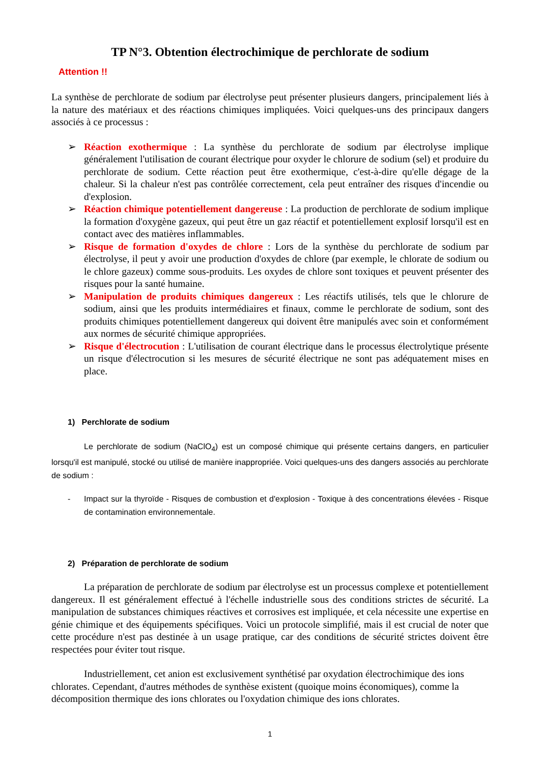TP N°3. Obtention électrochimique de perchlorate de sodium
Attention !!
La synthèse de perchlorate de sodium par électrolyse peut présenter plusieurs dangers, principalement liés à la nature des matériaux et des réactions chimiques impliquées. Voici quelques-uns des principaux dangers associés à ce processus :
➢ Réaction exothermique : La synthèse du perchlorate de sodium par électrolyse implique généralement l'utilisation de courant électrique pour oxyder le chlorure de sodium (sel) et produire du perchlorate de sodium. Cette réaction peut être exothermique, c'est-à-dire qu'elle dégage de la chaleur. Si la chaleur n'est pas contrôlée correctement, cela peut entraîner des risques d'incendie ou d'explosion.
➢ Réaction chimique potentiellement dangereuse : La production de perchlorate de sodium implique la formation d'oxygène gazeux, qui peut être un gaz réactif et potentiellement explosif lorsqu'il est en contact avec des matières inflammables.
➢ Risque de formation d'oxydes de chlore : Lors de la synthèse du perchlorate de sodium par électrolyse, il peut y avoir une production d'oxydes de chlore (par exemple, le chlorate de sodium ou le chlore gazeux) comme sous-produits. Les oxydes de chlore sont toxiques et peuvent présenter des risques pour la santé humaine.
➢ Manipulation de produits chimiques dangereux : Les réactifs utilisés, tels que le chlorure de sodium, ainsi que les produits intermédiaires et finaux, comme le perchlorate de sodium, sont des produits chimiques potentiellement dangereux qui doivent être manipulés avec soin et conformément aux normes de sécurité chimique appropriées.
➢ Risque d'électrocution : L'utilisation de courant électrique dans le processus électrolytique présente un risque d'électrocution si les mesures de sécurité électrique ne sont pas adéquatement mises en place.
1) Perchlorate de sodium
Le perchlorate de sodium (NaClO<sub>4</sub>) est un composé chimique qui présente certains dangers, en particulier lorsqu'il est manipulé, stocké ou utilisé de manière inappropriée. Voici quelques-uns des dangers associés au perchlorate de sodium :
- Impact sur la thyroïde - Risques de combustion et d'explosion - Toxique à des concentrations élevées - Risque de contamination environnementale.
2) Préparation de perchlorate de sodium
La préparation de perchlorate de sodium par électrolyse est un processus complexe et potentiellement dangereux. Il est généralement effectué à l'échelle industrielle sous des conditions strictes de sécurité. La manipulation de substances chimiques réactives et corrosives est impliquée, et cela nécessite une expertise en génie chimique et des équipements spécifiques. Voici un protocole simplifié, mais il est crucial de noter que cette procédure n'est pas destinée à un usage pratique, car des conditions de sécurité strictes doivent être respectées pour éviter tout risque.
Industriellement, cet anion est exclusivement synthétisé par oxydation électrochimique des ions chlorates. Cependant, d'autres méthodes de synthèse existent (quoique moins économiques), comme la décomposition thermique des ions chlorates ou l'oxydation chimique des ions chlorates.
1